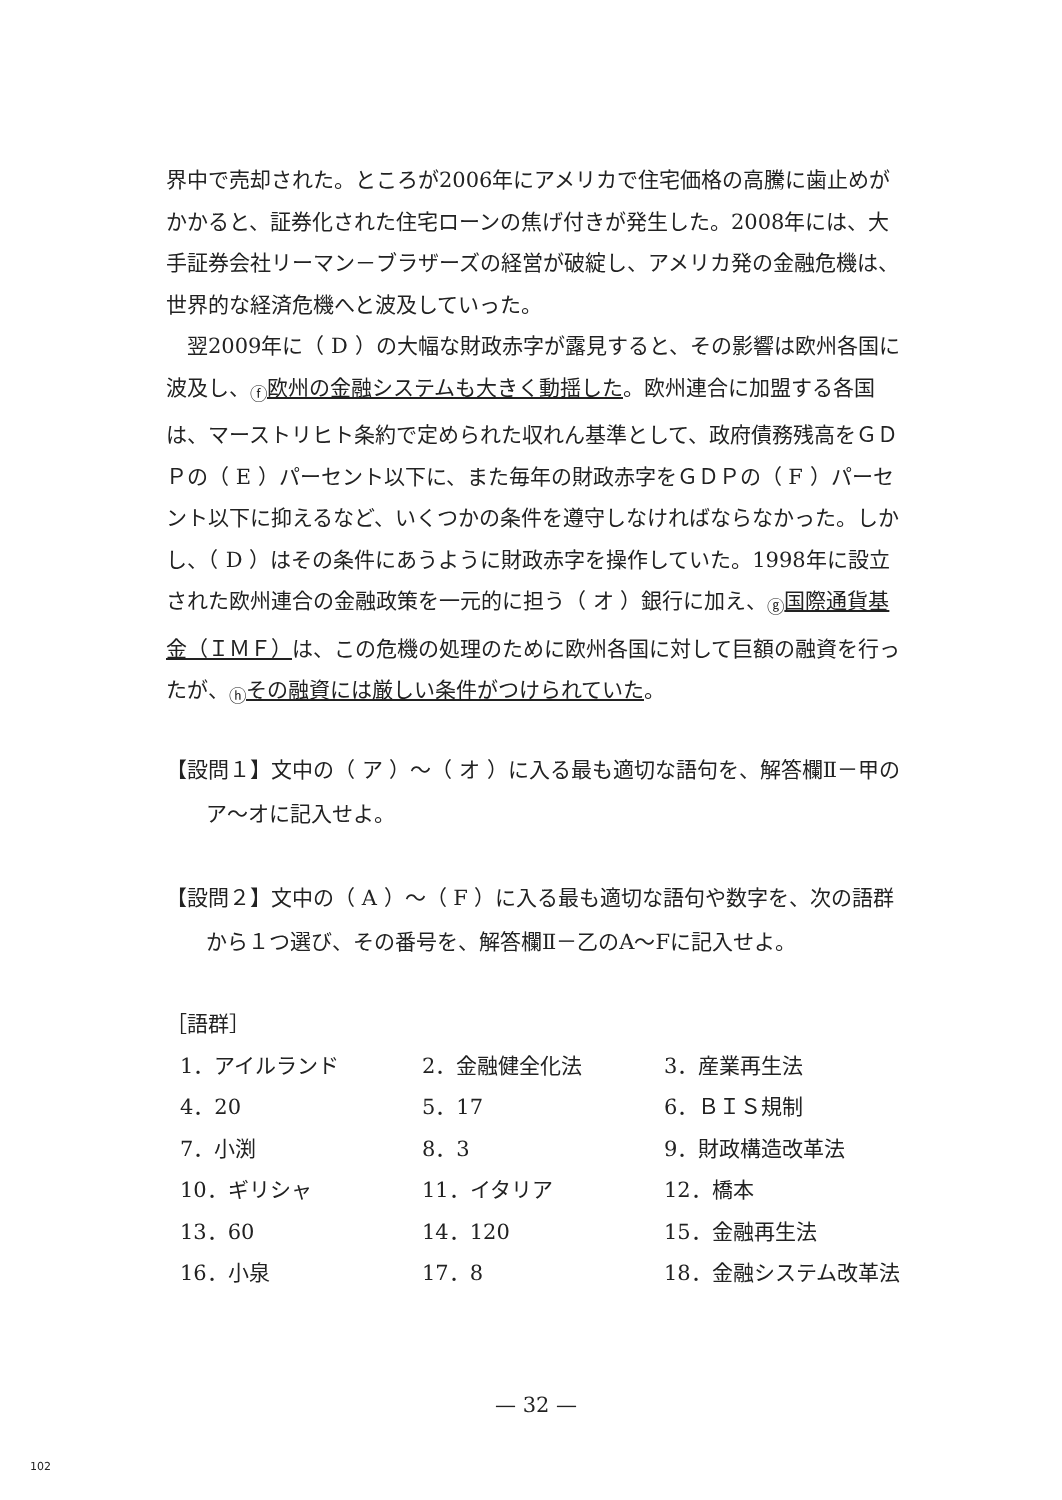界中で売却された。ところが2006年にアメリカで住宅価格の高騰に歯止めがかかると、証券化された住宅ローンの焦げ付きが発生した。2008年には、大手証券会社リーマン－ブラザーズの経営が破綻し、アメリカ発の金融危機は、世界的な経済危機へと波及していった。
　翌2009年に（ D ）の大幅な財政赤字が露見すると、その影響は欧州各国に波及し、<sub>ⓕ</sub>欧州の金融システムも大きく動揺した。欧州連合に加盟する各国は、マーストリヒト条約で定められた収れん基準として、政府債務残高をＧＤＰの（ E ）パーセント以下に、また毎年の財政赤字をＧＤＰの（ F ）パーセント以下に抑えるなど、いくつかの条件を遵守しなければならなかった。しかし、（ D ）はその条件にあうように財政赤字を操作していた。1998年に設立された欧州連合の金融政策を一元的に担う（ オ ）銀行に加え、<sub>ⓖ</sub>国際通貨基金（ＩＭＦ）は、この危機の処理のために欧州各国に対して巨額の融資を行ったが、<sub>ⓗ</sub>その融資には厳しい条件がつけられていた。
【設問１】文中の（ ア ）～（ オ ）に入る最も適切な語句を、解答欄Ⅱ－甲のア～オに記入せよ。
【設問２】文中の（ A ）～（ F ）に入る最も適切な語句や数字を、次の語群から１つ選び、その番号を、解答欄Ⅱ－乙のA～Fに記入せよ。
［語群］
| 1．アイルランド | 2．金融健全化法 | 3．産業再生法 |
| 4．20 | 5．17 | 6．ＢＩＳ規制 |
| 7．小渕 | 8．3 | 9．財政構造改革法 |
| 10．ギリシャ | 11．イタリア | 12．橋本 |
| 13．60 | 14．120 | 15．金融再生法 |
| 16．小泉 | 17．8 | 18．金融システム改革法 |
— 32 —
102